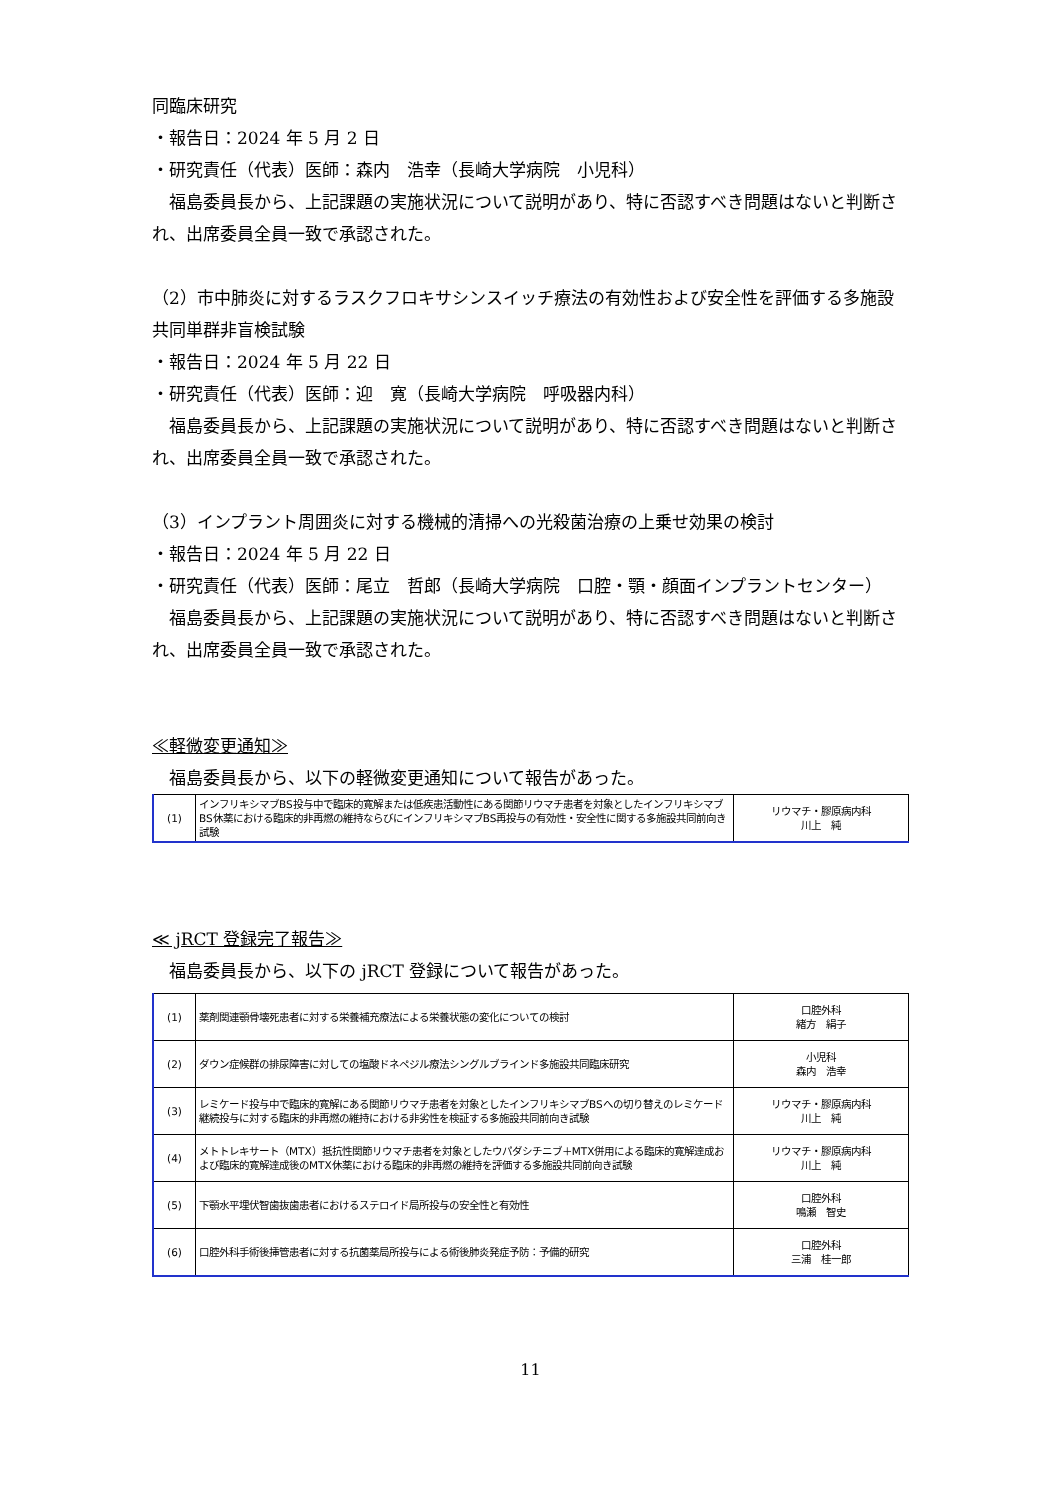同臨床研究
・報告日：2024 年 5 月 2 日
・研究責任（代表）医師：森内　浩幸（長崎大学病院　小児科）
福島委員長から、上記課題の実施状況について説明があり、特に否認すべき問題はないと判断され、出席委員全員一致で承認された。
（2）市中肺炎に対するラスクフロキサシンスイッチ療法の有効性および安全性を評価する多施設共同単群非盲検試験
・報告日：2024 年 5 月 22 日
・研究責任（代表）医師：迎　寛（長崎大学病院　呼吸器内科）
福島委員長から、上記課題の実施状況について説明があり、特に否認すべき問題はないと判断され、出席委員全員一致で承認された。
（3）インプラント周囲炎に対する機械的清掃への光殺菌治療の上乗せ効果の検討
・報告日：2024 年 5 月 22 日
・研究責任（代表）医師：尾立　哲郎（長崎大学病院　口腔・顎・顔面インプラントセンター）
福島委員長から、上記課題の実施状況について説明があり、特に否認すべき問題はないと判断され、出席委員全員一致で承認された。
≪軽微変更通知≫
福島委員長から、以下の軽微変更通知について報告があった。
| (1) | インフリキシマブBS投与中で臨床的寛解または低疾患活動性にある関節リウマチ患者を対象としたインフリキシマブBS休薬における臨床的非再燃の維持ならびにインフリキシマブBS再投与の有効性・安全性に関する多施設共同前向き試験 | リウマチ・膠原病内科 川上 純 |
≪ jRCT 登録完了報告≫
福島委員長から、以下の jRCT 登録について報告があった。
| (1) | 薬剤関連顎骨壊死患者に対する栄養補充療法による栄養状態の変化についての検討 | 口腔外科 緒方 絹子 |
| (2) | ダウン症候群の排尿障害に対しての塩酸ドネペジル療法シングルブラインド多施設共同臨床研究 | 小児科 森内 浩幸 |
| (3) | レミケード投与中で臨床的寛解にある関節リウマチ患者を対象としたインフリキシマブBSへの切り替えのレミケード継続投与に対する臨床的非再燃の維持における非劣性を検証する多施設共同前向き試験 | リウマチ・膠原病内科 川上 純 |
| (4) | メトトレキサート（MTX）抵抗性関節リウマチ患者を対象としたウパダシチニブ＋MTX併用による臨床的寛解達成および臨床的寛解達成後のMTX休薬における臨床的非再燃の維持を評価する多施設共同前向き試験 | リウマチ・膠原病内科 川上 純 |
| (5) | 下顎水平埋伏智歯抜歯患者におけるステロイド局所投与の安全性と有効性 | 口腔外科 鳴瀬 智史 |
| (6) | 口腔外科手術後挿管患者に対する抗菌薬局所投与による術後肺炎発症予防：予備的研究 | 口腔外科 三浦 桂一郎 |
11